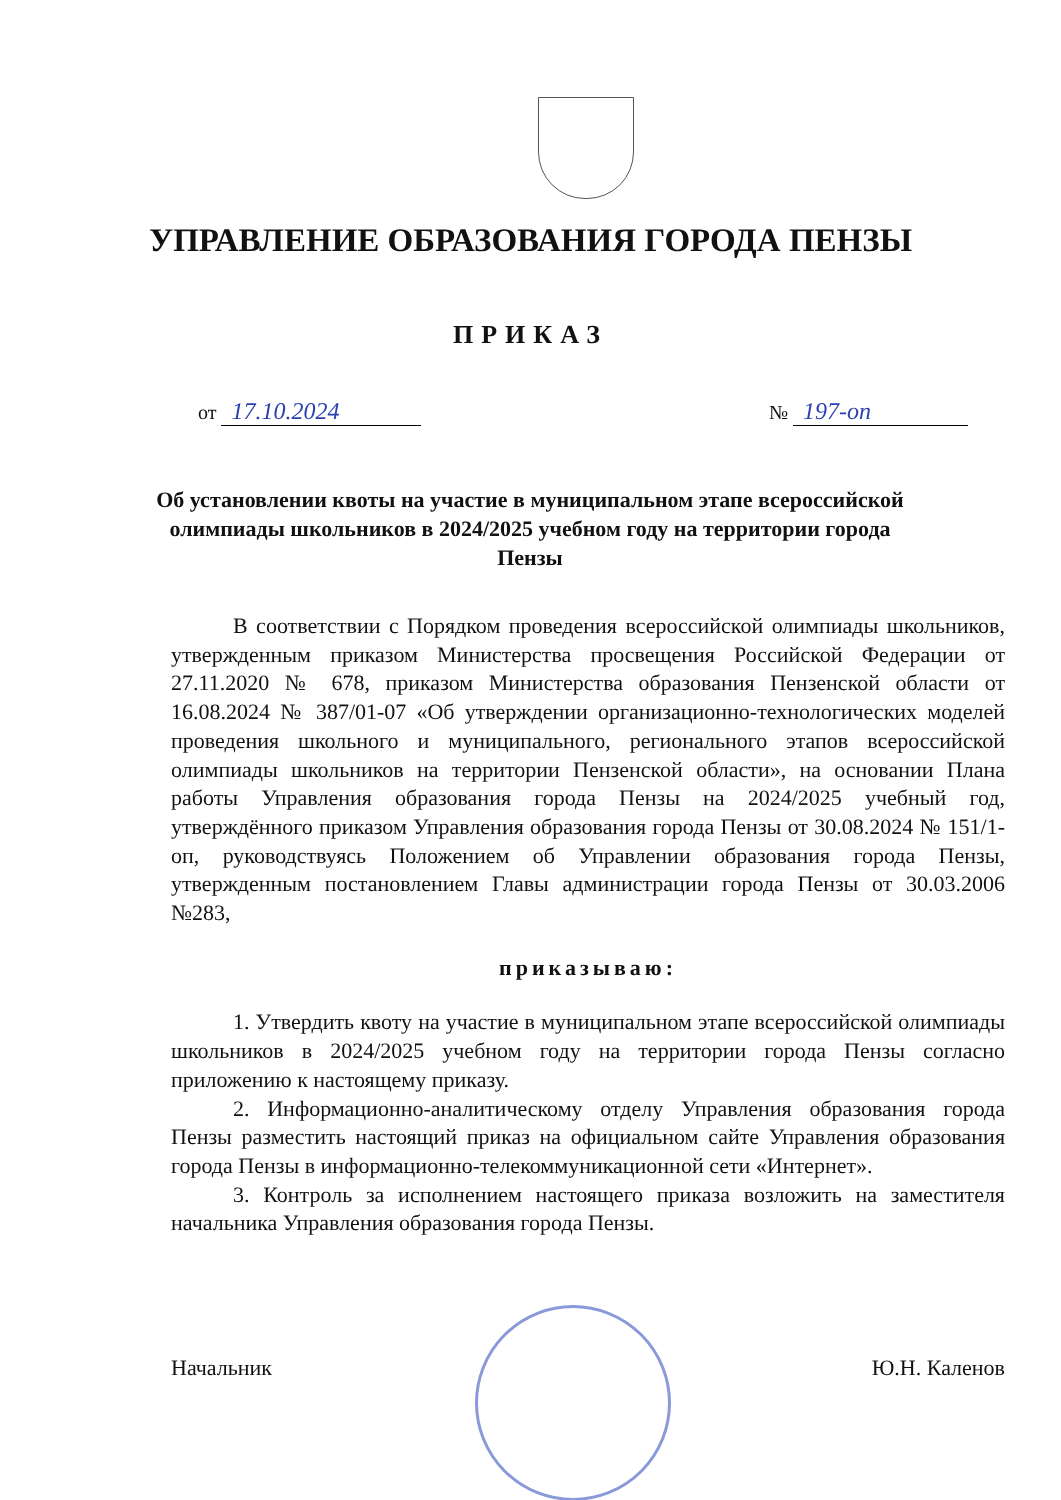УПРАВЛЕНИЕ ОБРАЗОВАНИЯ ГОРОДА ПЕНЗЫ
ПРИКАЗ
от 17.10.2024
№ 197-оп
Об установлении квоты на участие в муниципальном этапе всероссийской олимпиады школьников в 2024/2025 учебном году на территории города Пензы
В соответствии с Порядком проведения всероссийской олимпиады школьников, утвержденным приказом Министерства просвещения Российской Федерации от 27.11.2020 № 678, приказом Министерства образования Пензенской области от 16.08.2024 № 387/01-07 «Об утверждении организационно-технологических моделей проведения школьного и муниципального, регионального этапов всероссийской олимпиады школьников на территории Пензенской области», на основании Плана работы Управления образования города Пензы на 2024/2025 учебный год, утверждённого приказом Управления образования города Пензы от 30.08.2024 № 151/1-оп, руководствуясь Положением об Управлении образования города Пензы, утвержденным постановлением Главы администрации города Пензы от 30.03.2006 №283,
приказываю:
1. Утвердить квоту на участие в муниципальном этапе всероссийской олимпиады школьников в 2024/2025 учебном году на территории города Пензы согласно приложению к настоящему приказу.
2. Информационно-аналитическому отделу Управления образования города Пензы разместить настоящий приказ на официальном сайте Управления образования города Пензы в информационно-телекоммуникационной сети «Интернет».
3. Контроль за исполнением настоящего приказа возложить на заместителя начальника Управления образования города Пензы.
Начальник Ю.Н. Каленов